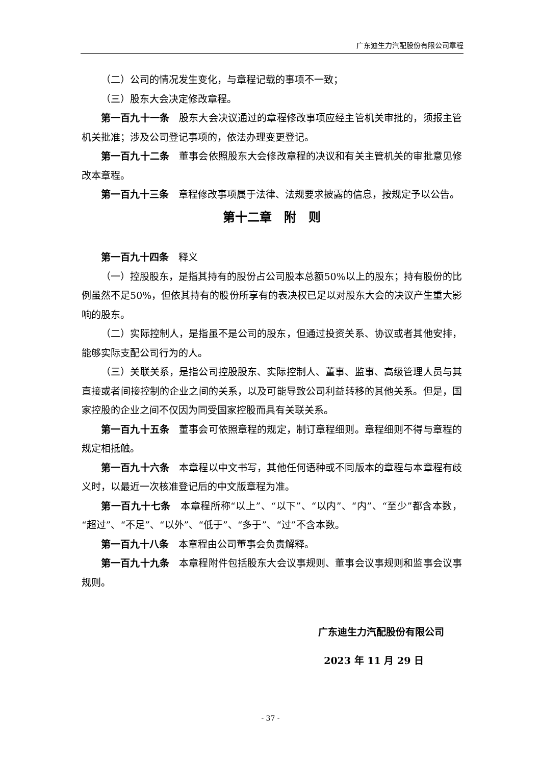广东迪生力汽配股份有限公司章程
（二）公司的情况发生变化，与章程记载的事项不一致；
（三）股东大会决定修改章程。
第一百九十一条　股东大会决议通过的章程修改事项应经主管机关审批的，须报主管机关批准；涉及公司登记事项的，依法办理变更登记。
第一百九十二条　董事会依照股东大会修改章程的决议和有关主管机关的审批意见修改本章程。
第一百九十三条　章程修改事项属于法律、法规要求披露的信息，按规定予以公告。
第十二章　附　则
第一百九十四条　释义
（一）控股股东，是指其持有的股份占公司股本总额50%以上的股东；持有股份的比例虽然不足50%，但依其持有的股份所享有的表决权已足以对股东大会的决议产生重大影响的股东。
（二）实际控制人，是指虽不是公司的股东，但通过投资关系、协议或者其他安排，能够实际支配公司行为的人。
（三）关联关系，是指公司控股股东、实际控制人、董事、监事、高级管理人员与其直接或者间接控制的企业之间的关系，以及可能导致公司利益转移的其他关系。但是，国家控股的企业之间不仅因为同受国家控股而具有关联关系。
第一百九十五条　董事会可依照章程的规定，制订章程细则。章程细则不得与章程的规定相抵触。
第一百九十六条　本章程以中文书写，其他任何语种或不同版本的章程与本章程有歧义时，以最近一次核准登记后的中文版章程为准。
第一百九十七条　本章程所称“以上”、“以下”、“以内”、“内”、“至少”都含本数，“超过”、“不足”、“以外”、“低于”、“多于”、“过”不含本数。
第一百九十八条　本章程由公司董事会负责解释。
第一百九十九条　本章程附件包括股东大会议事规则、董事会议事规则和监事会议事规则。
广东迪生力汽配股份有限公司
2023 年 11 月 29 日
- 37 -